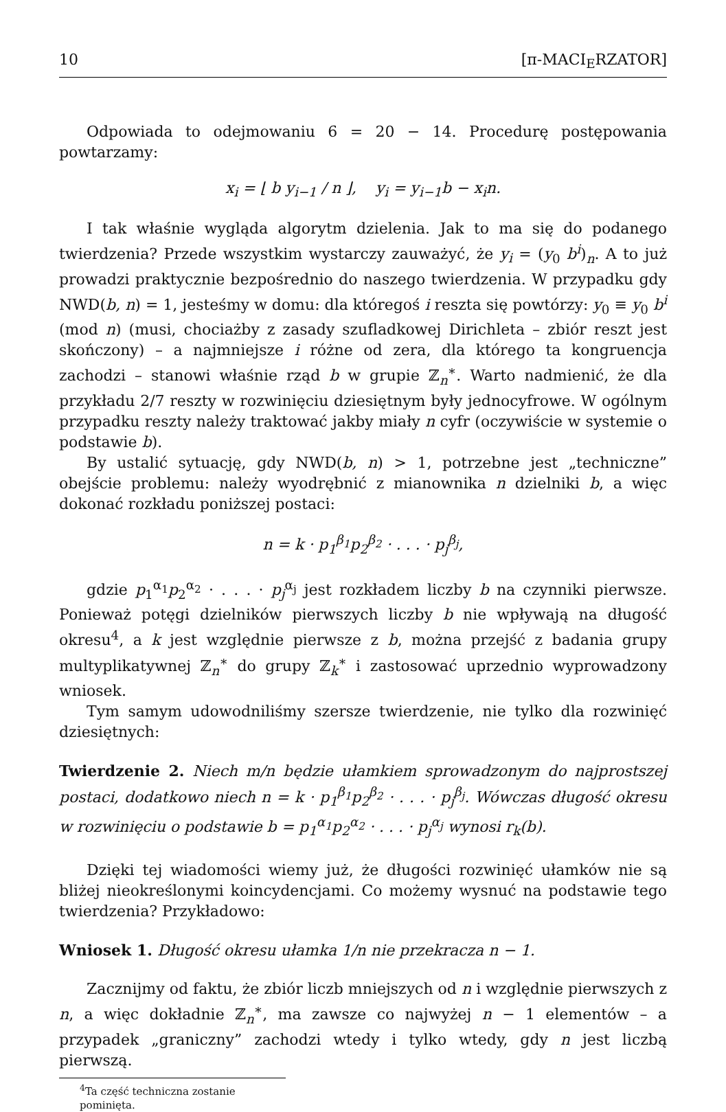10 [π-MACI<sub>E</sub>RZATOR]
Odpowiada to odejmowaniu 6 = 20 − 14. Procedurę postępowania powtarzamy:
x<sub>i</sub> = ⌊ b y<sub>i−1</sub> / n ⌋, y<sub>i</sub> = y<sub>i−1</sub>b − x<sub>i</sub>n.
I tak właśnie wygląda algorytm dzielenia. Jak to ma się do podanego twierdzenia? Przede wszystkim wystarczy zauważyć, że y<sub>i</sub> = (y<sub>0</sub> b<sup>i</sup>)<sub>n</sub>. A to już prowadzi praktycznie bezpośrednio do naszego twierdzenia. W przypadku gdy NWD(b, n) = 1, jesteśmy w domu: dla któregoś i reszta się powtórzy: y<sub>0</sub> ≡ y<sub>0</sub> b<sup>i</sup> (mod n) (musi, chociażby z zasady szufladkowej Dirichleta – zbiór reszt jest skończony) – a najmniejsze i różne od zera, dla którego ta kongruencja zachodzi – stanowi właśnie rząd b w grupie ℤ<sub>n</sub><sup>∗</sup>. Warto nadmienić, że dla przykładu 2/7 reszty w rozwinięciu dziesiętnym były jednocyfrowe. W ogólnym przypadku reszty należy traktować jakby miały n cyfr (oczywiście w systemie o podstawie b).
By ustalić sytuację, gdy NWD(b, n) > 1, potrzebne jest „techniczne” obejście problemu: należy wyodrębnić z mianownika n dzielniki b, a więc dokonać rozkładu poniższej postaci:
n = k · p<sub>1</sub><sup>β<sub>1</sub></sup>p<sub>2</sub><sup>β<sub>2</sub></sup> · . . . · p<sub>j</sub><sup>β<sub>j</sub></sup>,
gdzie p<sub>1</sub><sup>α<sub>1</sub></sup>p<sub>2</sub><sup>α<sub>2</sub></sup> · . . . · p<sub>j</sub><sup>α<sub>j</sub></sup> jest rozkładem liczby b na czynniki pierwsze. Ponieważ potęgi dzielników pierwszych liczby b nie wpływają na długość okresu<sup>4</sup>, a k jest względnie pierwsze z b, można przejść z badania grupy multyplikatywnej ℤ<sub>n</sub><sup>∗</sup> do grupy ℤ<sub>k</sub><sup>∗</sup> i zastosować uprzednio wyprowadzony wniosek.
Tym samym udowodniliśmy szersze twierdzenie, nie tylko dla rozwinięć dziesiętnych:
Twierdzenie 2. Niech m/n będzie ułamkiem sprowadzonym do najprostszej postaci, dodatkowo niech n = k · p<sub>1</sub><sup>β<sub>1</sub></sup>p<sub>2</sub><sup>β<sub>2</sub></sup> · . . . · p<sub>j</sub><sup>β<sub>j</sub></sup>. Wówczas długość okresu w rozwinięciu o podstawie b = p<sub>1</sub><sup>α<sub>1</sub></sup>p<sub>2</sub><sup>α<sub>2</sub></sup> · . . . · p<sub>j</sub><sup>α<sub>j</sub></sup> wynosi r<sub>k</sub>(b).
Dzięki tej wiadomości wiemy już, że długości rozwinięć ułamków nie są bliżej nieokreślonymi koincydencjami. Co możemy wysnuć na podstawie tego twierdzenia? Przykładowo:
Wniosek 1. Długość okresu ułamka 1/n nie przekracza n − 1.
Zacznijmy od faktu, że zbiór liczb mniejszych od n i względnie pierwszych z n, a więc dokładnie ℤ<sub>n</sub><sup>∗</sup>, ma zawsze co najwyżej n − 1 elementów – a przypadek „graniczny” zachodzi wtedy i tylko wtedy, gdy n jest liczbą pierwszą.
<sup>4</sup> Ta część techniczna zostanie pominięta.